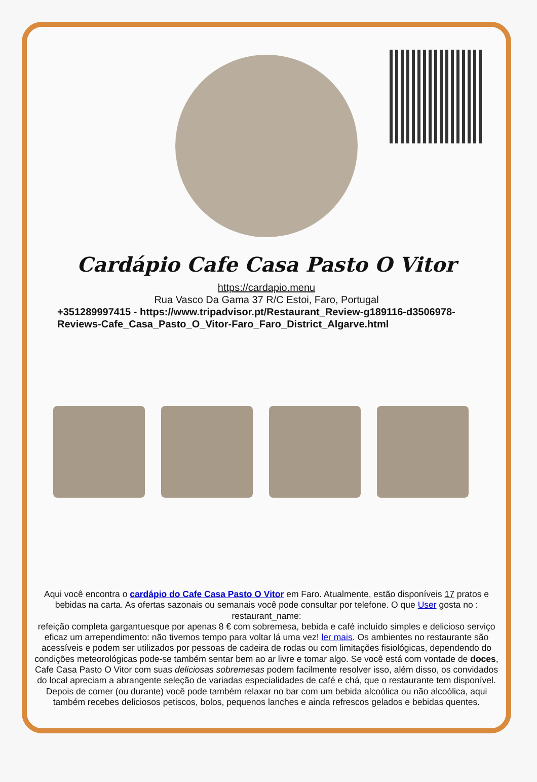Cardápio Cafe Casa Pasto O Vitor
https://cardapio.menu
Rua Vasco Da Gama 37 R/C Estoi, Faro, Portugal
+351289997415 - https://www.tripadvisor.pt/Restaurant_Review-g189116-d3506978-Reviews-Cafe_Casa_Pasto_O_Vitor-Faro_Faro_District_Algarve.html
Aqui você encontra o cardápio do Cafe Casa Pasto O Vitor em Faro. Atualmente, estão disponíveis 17 pratos e bebidas na carta. As ofertas sazonais ou semanais você pode consultar por telefone. O que User gosta no : restaurant_name:
refeição completa gargantuesque por apenas 8 € com sobremesa, bebida e café incluído simples e delicioso serviço eficaz um arrependimento: não tivemos tempo para voltar lá uma vez! ler mais. Os ambientes no restaurante são acessíveis e podem ser utilizados por pessoas de cadeira de rodas ou com limitações fisiológicas, dependendo do condições meteorológicas pode-se também sentar bem ao ar livre e tomar algo. Se você está com vontade de doces, Cafe Casa Pasto O Vitor com suas deliciosas sobremesas podem facilmente resolver isso, além disso, os convidados do local apreciam a abrangente seleção de variadas especialidades de café e chá, que o restaurante tem disponível. Depois de comer (ou durante) você pode também relaxar no bar com um bebida alcoólica ou não alcoólica, aqui também recebes deliciosos petiscos, bolos, pequenos lanches e ainda refrescos gelados e bebidas quentes.